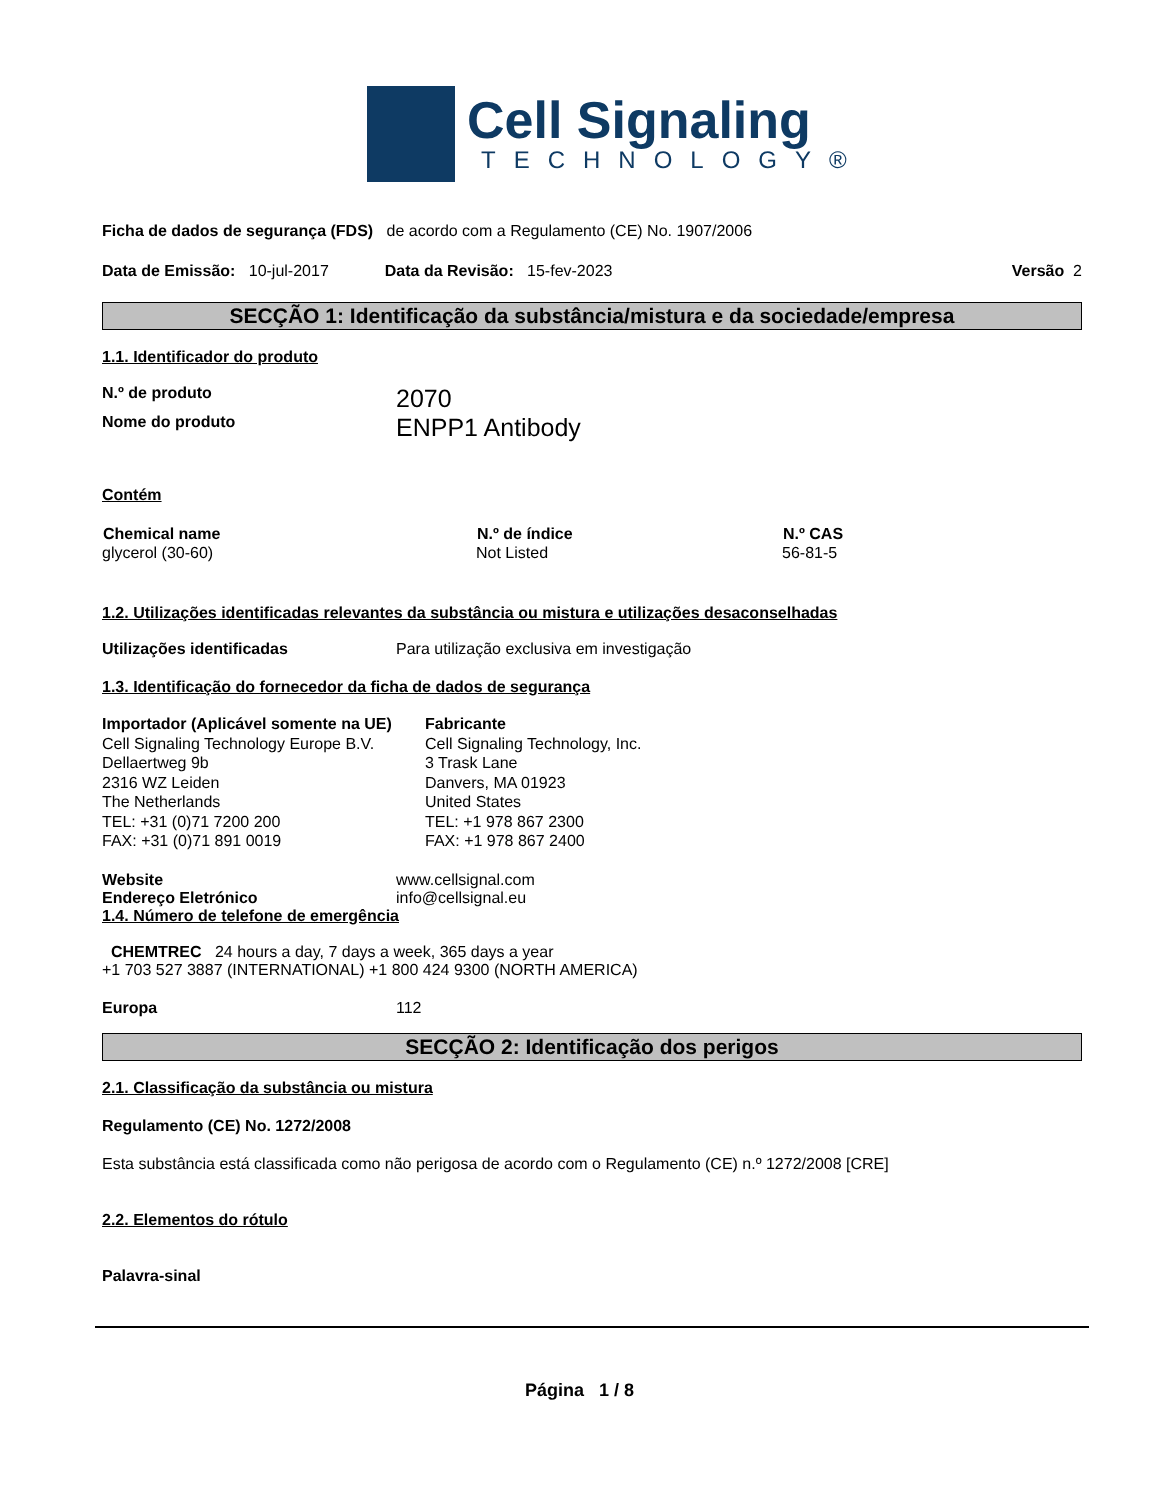Cell Signaling
TECHNOLOGY®
Ficha de dados de segurança (FDS) de acordo com a Regulamento (CE) No. 1907/2006
Data de Emissão: 10-jul-2017 Data da Revisão: 15-fev-2023 Versão 2
SECÇÃO 1: Identificação da substância/mistura e da sociedade/empresa
1.1. Identificador do produto
| N.º de produto | 2070 |
| Nome do produto | ENPP1 Antibody |
Contém
| Chemical name | N.º de índice | N.º CAS |
| --- | --- | --- |
| glycerol (30-60) | Not Listed | 56-81-5 |
1.2. Utilizações identificadas relevantes da substância ou mistura e utilizações desaconselhadas
| Utilizações identificadas | Para utilização exclusiva em investigação |
1.3. Identificação do fornecedor da ficha de dados de segurança
| Importador (Aplicável somente na UE) Cell Signaling Technology Europe B.V. Dellaertweg 9b 2316 WZ Leiden The Netherlands TEL: +31 (0)71 7200 200 FAX: +31 (0)71 891 0019 | Fabricante Cell Signaling Technology, Inc. 3 Trask Lane Danvers, MA 01923 United States TEL: +1 978 867 2300 FAX: +1 978 867 2400 |
| Website | www.cellsignal.com |
| Endereço Eletrónico | info@cellsignal.eu |
1.4. Número de telefone de emergência
CHEMTREC 24 hours a day, 7 days a week, 365 days a year
+1 703 527 3887 (INTERNATIONAL) +1 800 424 9300 (NORTH AMERICA)
| Europa | 112 |
SECÇÃO 2: Identificação dos perigos
2.1. Classificação da substância ou mistura
Regulamento (CE) No. 1272/2008
Esta substância está classificada como não perigosa de acordo com o Regulamento (CE) n.º 1272/2008 [CRE]
2.2. Elementos do rótulo
Palavra-sinal
Página 1 / 8